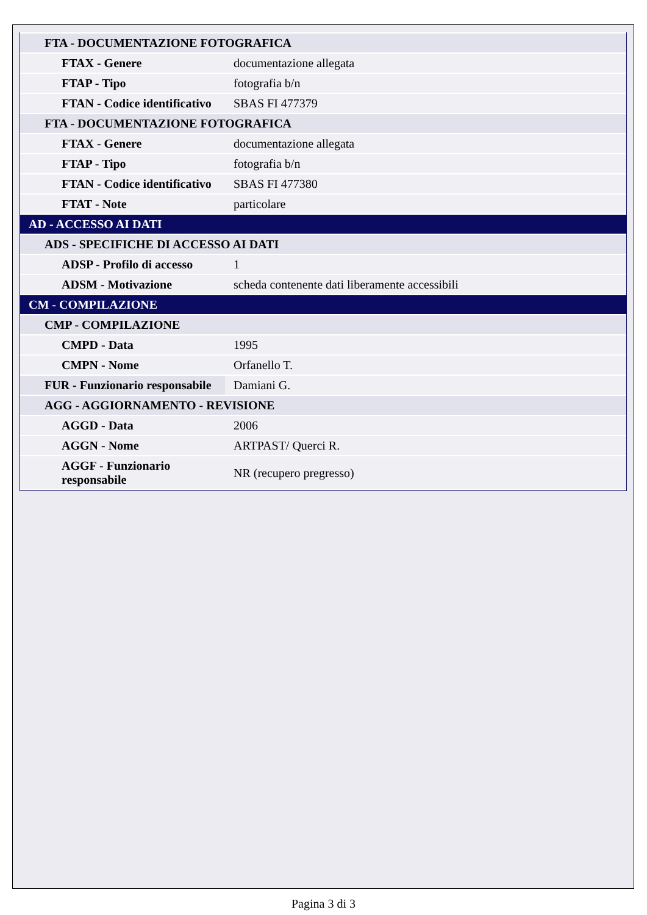| FTA - DOCUMENTAZIONE FOTOGRAFICA | |
| FTAX - Genere | documentazione allegata |
| FTAP - Tipo | fotografia b/n |
| FTAN - Codice identificativo | SBAS FI 477379 |
| FTA - DOCUMENTAZIONE FOTOGRAFICA | |
| FTAX - Genere | documentazione allegata |
| FTAP - Tipo | fotografia b/n |
| FTAN - Codice identificativo | SBAS FI 477380 |
| FTAT - Note | particolare |
| AD - ACCESSO AI DATI | |
| ADS - SPECIFICHE DI ACCESSO AI DATI | |
| ADSP - Profilo di accesso | 1 |
| ADSM - Motivazione | scheda contenente dati liberamente accessibili |
| CM - COMPILAZIONE | |
| CMP - COMPILAZIONE | |
| CMPD - Data | 1995 |
| CMPN - Nome | Orfanello T. |
| FUR - Funzionario responsabile | Damiani G. |
| AGG - AGGIORNAMENTO - REVISIONE | |
| AGGD - Data | 2006 |
| AGGN - Nome | ARTPAST/ Querci R. |
| AGGF - Funzionario responsabile | NR (recupero pregresso) |
Pagina 3 di 3